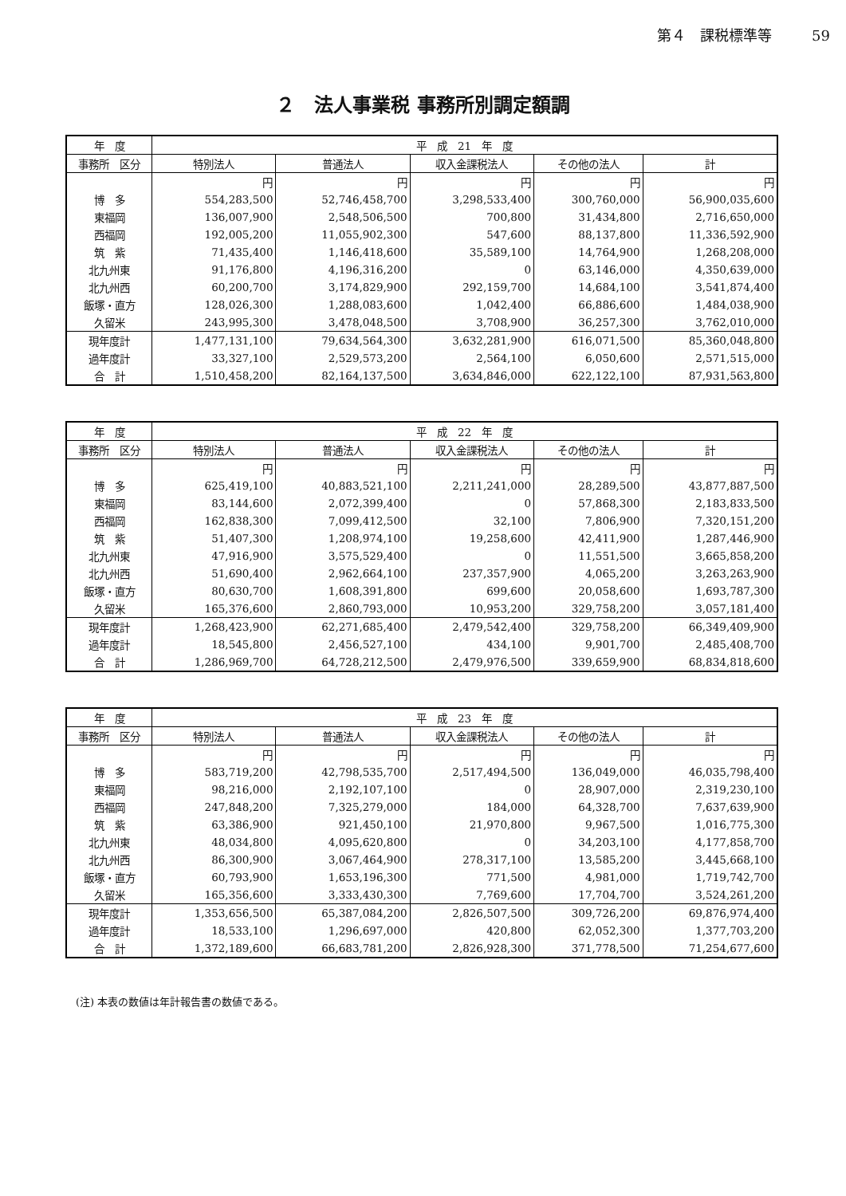第４　課税標準等 59
２　法人事業税 事務所別調定額調
| 年 度 | 平 成 21 年 度 | | | | |
| --- | --- | --- | --- | --- | --- |
| 事務所 区分 | 特別法人 | 普通法人 | 収入金課税法人 | その他の法人 | 計 |
| | 円 | 円 | 円 | 円 | 円 |
| 博 多 | 554,283,500 | 52,746,458,700 | 3,298,533,400 | 300,760,000 | 56,900,035,600 |
| 東福岡 | 136,007,900 | 2,548,506,500 | 700,800 | 31,434,800 | 2,716,650,000 |
| 西福岡 | 192,005,200 | 11,055,902,300 | 547,600 | 88,137,800 | 11,336,592,900 |
| 筑 紫 | 71,435,400 | 1,146,418,600 | 35,589,100 | 14,764,900 | 1,268,208,000 |
| 北九州東 | 91,176,800 | 4,196,316,200 | 0 | 63,146,000 | 4,350,639,000 |
| 北九州西 | 60,200,700 | 3,174,829,900 | 292,159,700 | 14,684,100 | 3,541,874,400 |
| 飯塚・直方 | 128,026,300 | 1,288,083,600 | 1,042,400 | 66,886,600 | 1,484,038,900 |
| 久留米 | 243,995,300 | 3,478,048,500 | 3,708,900 | 36,257,300 | 3,762,010,000 |
| 現年度計 | 1,477,131,100 | 79,634,564,300 | 3,632,281,900 | 616,071,500 | 85,360,048,800 |
| 過年度計 | 33,327,100 | 2,529,573,200 | 2,564,100 | 6,050,600 | 2,571,515,000 |
| 合 計 | 1,510,458,200 | 82,164,137,500 | 3,634,846,000 | 622,122,100 | 87,931,563,800 |
| 年 度 | 平 成 22 年 度 | | | | |
| --- | --- | --- | --- | --- | --- |
| 事務所 区分 | 特別法人 | 普通法人 | 収入金課税法人 | その他の法人 | 計 |
| | 円 | 円 | 円 | 円 | 円 |
| 博 多 | 625,419,100 | 40,883,521,100 | 2,211,241,000 | 28,289,500 | 43,877,887,500 |
| 東福岡 | 83,144,600 | 2,072,399,400 | 0 | 57,868,300 | 2,183,833,500 |
| 西福岡 | 162,838,300 | 7,099,412,500 | 32,100 | 7,806,900 | 7,320,151,200 |
| 筑 紫 | 51,407,300 | 1,208,974,100 | 19,258,600 | 42,411,900 | 1,287,446,900 |
| 北九州東 | 47,916,900 | 3,575,529,400 | 0 | 11,551,500 | 3,665,858,200 |
| 北九州西 | 51,690,400 | 2,962,664,100 | 237,357,900 | 4,065,200 | 3,263,263,900 |
| 飯塚・直方 | 80,630,700 | 1,608,391,800 | 699,600 | 20,058,600 | 1,693,787,300 |
| 久留米 | 165,376,600 | 2,860,793,000 | 10,953,200 | 329,758,200 | 3,057,181,400 |
| 現年度計 | 1,268,423,900 | 62,271,685,400 | 2,479,542,400 | 329,758,200 | 66,349,409,900 |
| 過年度計 | 18,545,800 | 2,456,527,100 | 434,100 | 9,901,700 | 2,485,408,700 |
| 合 計 | 1,286,969,700 | 64,728,212,500 | 2,479,976,500 | 339,659,900 | 68,834,818,600 |
| 年 度 | 平 成 23 年 度 | | | | |
| --- | --- | --- | --- | --- | --- |
| 事務所 区分 | 特別法人 | 普通法人 | 収入金課税法人 | その他の法人 | 計 |
| | 円 | 円 | 円 | 円 | 円 |
| 博 多 | 583,719,200 | 42,798,535,700 | 2,517,494,500 | 136,049,000 | 46,035,798,400 |
| 東福岡 | 98,216,000 | 2,192,107,100 | 0 | 28,907,000 | 2,319,230,100 |
| 西福岡 | 247,848,200 | 7,325,279,000 | 184,000 | 64,328,700 | 7,637,639,900 |
| 筑 紫 | 63,386,900 | 921,450,100 | 21,970,800 | 9,967,500 | 1,016,775,300 |
| 北九州東 | 48,034,800 | 4,095,620,800 | 0 | 34,203,100 | 4,177,858,700 |
| 北九州西 | 86,300,900 | 3,067,464,900 | 278,317,100 | 13,585,200 | 3,445,668,100 |
| 飯塚・直方 | 60,793,900 | 1,653,196,300 | 771,500 | 4,981,000 | 1,719,742,700 |
| 久留米 | 165,356,600 | 3,333,430,300 | 7,769,600 | 17,704,700 | 3,524,261,200 |
| 現年度計 | 1,353,656,500 | 65,387,084,200 | 2,826,507,500 | 309,726,200 | 69,876,974,400 |
| 過年度計 | 18,533,100 | 1,296,697,000 | 420,800 | 62,052,300 | 1,377,703,200 |
| 合 計 | 1,372,189,600 | 66,683,781,200 | 2,826,928,300 | 371,778,500 | 71,254,677,600 |
(注) 本表の数値は年計報告書の数値である。